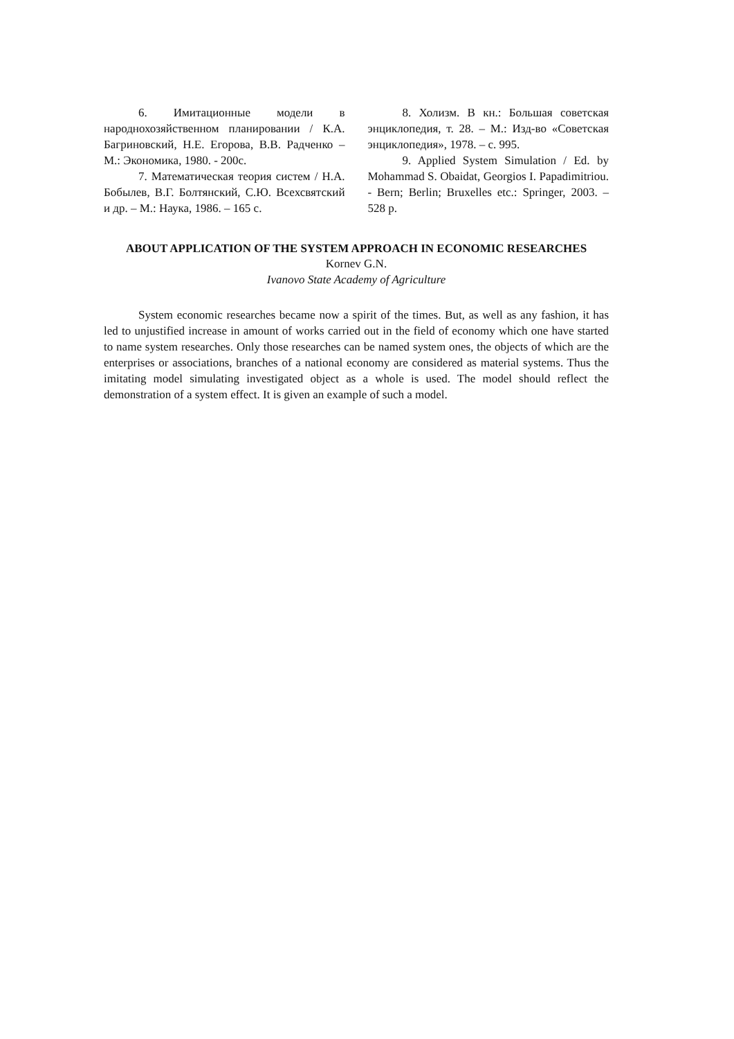6. Имитационные модели в народнохозяйственном планировании / К.А. Багриновский, Н.Е. Егорова, В.В. Радченко – М.: Экономика, 1980. - 200с.
7. Математическая теория систем / Н.А. Бобылев, В.Г. Болтянский, С.Ю. Всехсвятский и др. – М.: Наука, 1986. – 165 с.
8. Холизм. В кн.: Большая советская энциклопедия, т. 28. – М.: Изд-во «Советская энциклопедия», 1978. – с. 995.
9. Applied System Simulation / Ed. by Mohammad S. Obaidat, Georgios I. Papadimitriou. - Bern; Berlin; Bruxelles etc.: Springer, 2003. – 528 p.
ABOUT APPLICATION OF THE SYSTEM APPROACH IN ECONOMIC RESEARCHES
Kornev G.N.
Ivanovo State Academy of Agriculture
System economic researches became now a spirit of the times. But, as well as any fashion, it has led to unjustified increase in amount of works carried out in the field of economy which one have started to name system researches. Only those researches can be named system ones, the objects of which are the enterprises or associations, branches of a national economy are considered as material systems. Thus the imitating model simulating investigated object as a whole is used. The model should reflect the demonstration of a system effect. It is given an example of such a model.